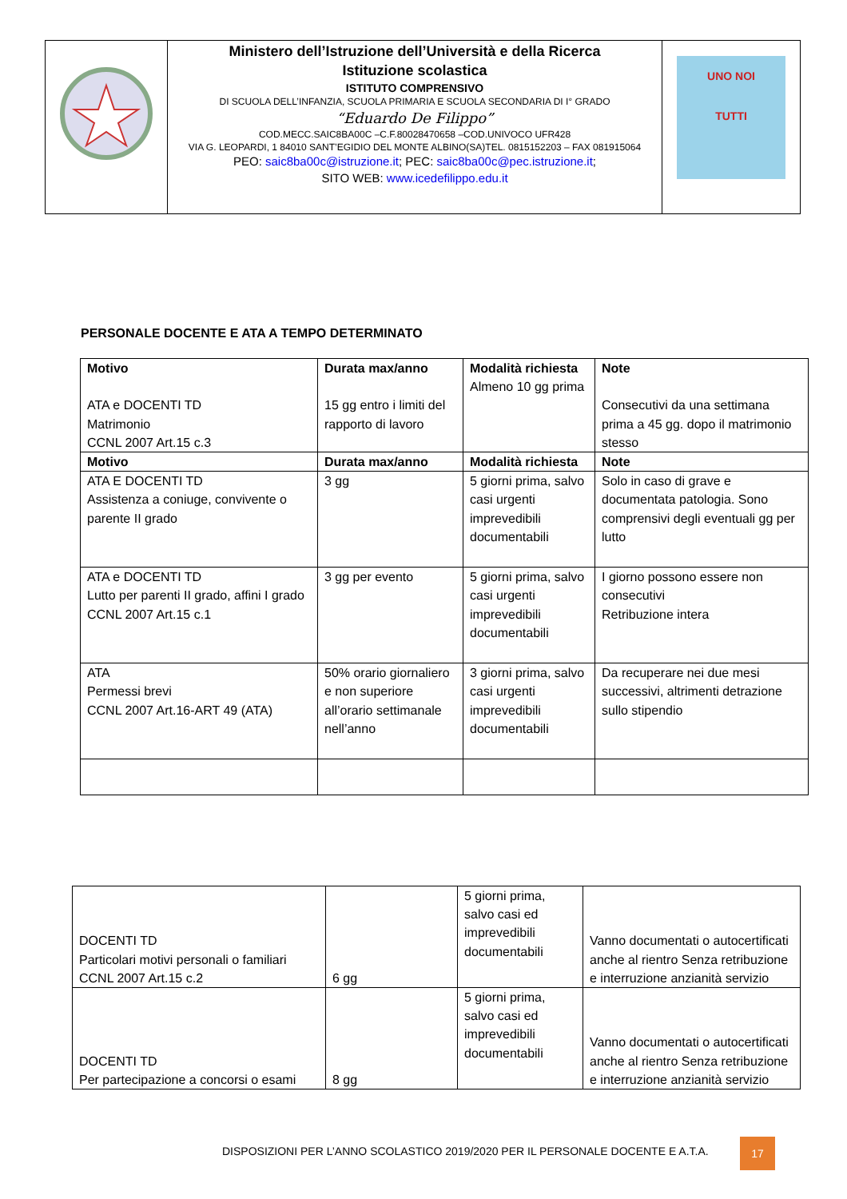| | Ministero dell’Istruzione dell’Università e della Ricerca Istituzione scolastica ISTITUTO COMPRENSIVO DI SCUOLA DELL’INFANZIA, SCUOLA PRIMARIA E SCUOLA SECONDARIA DI I° GRADO “Eduardo De Filippo” COD.MECC.SAIC8BA00C –C.F.80028470658 –COD.UNIVOCO UFR428 VIA G. LEOPARDI, 1 84010 SANT’EGIDIO DEL MONTE ALBINO(SA)TEL. 0815152203 – FAX 081915064 PEO: saic8ba00c@istruzione.it ; PEC: saic8ba00c@pec.istruzione.it ; SITO WEB: www.icedefilippo.edu.it | UNO NOI TUTTI |
PERSONALE DOCENTE E ATA A TEMPO DETERMINATO
| Motivo ATA e DOCENTI TD Matrimonio CCNL 2007 Art.15 c.3 | Durata max/anno 15 gg entro i limiti del rapporto di lavoro | Modalità richiesta Almeno 10 gg prima | Note Consecutivi da una settimana prima a 45 gg. dopo il matrimonio stesso |
| Motivo | Durata max/anno | Modalità richiesta | Note |
| ATA E DOCENTI TD Assistenza a coniuge, convivente o parente II grado | 3 gg | 5 giorni prima, salvo casi urgenti imprevedibili documentabili | Solo in caso di grave e documentata patologia. Sono comprensivi degli eventuali gg per lutto |
| ATA e DOCENTI TD Lutto per parenti II grado, affini I grado CCNL 2007 Art.15 c.1 | 3 gg per evento | 5 giorni prima, salvo casi urgenti imprevedibili documentabili | I giorno possono essere non consecutivi Retribuzione intera |
| ATA Permessi brevi CCNL 2007 Art.16-ART 49 (ATA) | 50% orario giornaliero e non superiore all’orario settimanale nell’anno | 3 giorni prima, salvo casi urgenti imprevedibili documentabili | Da recuperare nei due mesi successivi, altrimenti detrazione sullo stipendio |
| DOCENTI TD Particolari motivi personali o familiari CCNL 2007 Art.15 c.2 | 6 gg | 5 giorni prima, salvo casi ed imprevedibili documentabili | Vanno documentati o autocertificati anche al rientro Senza retribuzione e interruzione anzianità servizio |
| DOCENTI TD Per partecipazione a concorsi o esami | 8 gg | 5 giorni prima, salvo casi ed imprevedibili documentabili | Vanno documentati o autocertificati anche al rientro Senza retribuzione e interruzione anzianità servizio |
DISPOSIZIONI PER L’ANNO SCOLASTICO 2019/2020 PER IL PERSONALE DOCENTE E A.T.A.
17